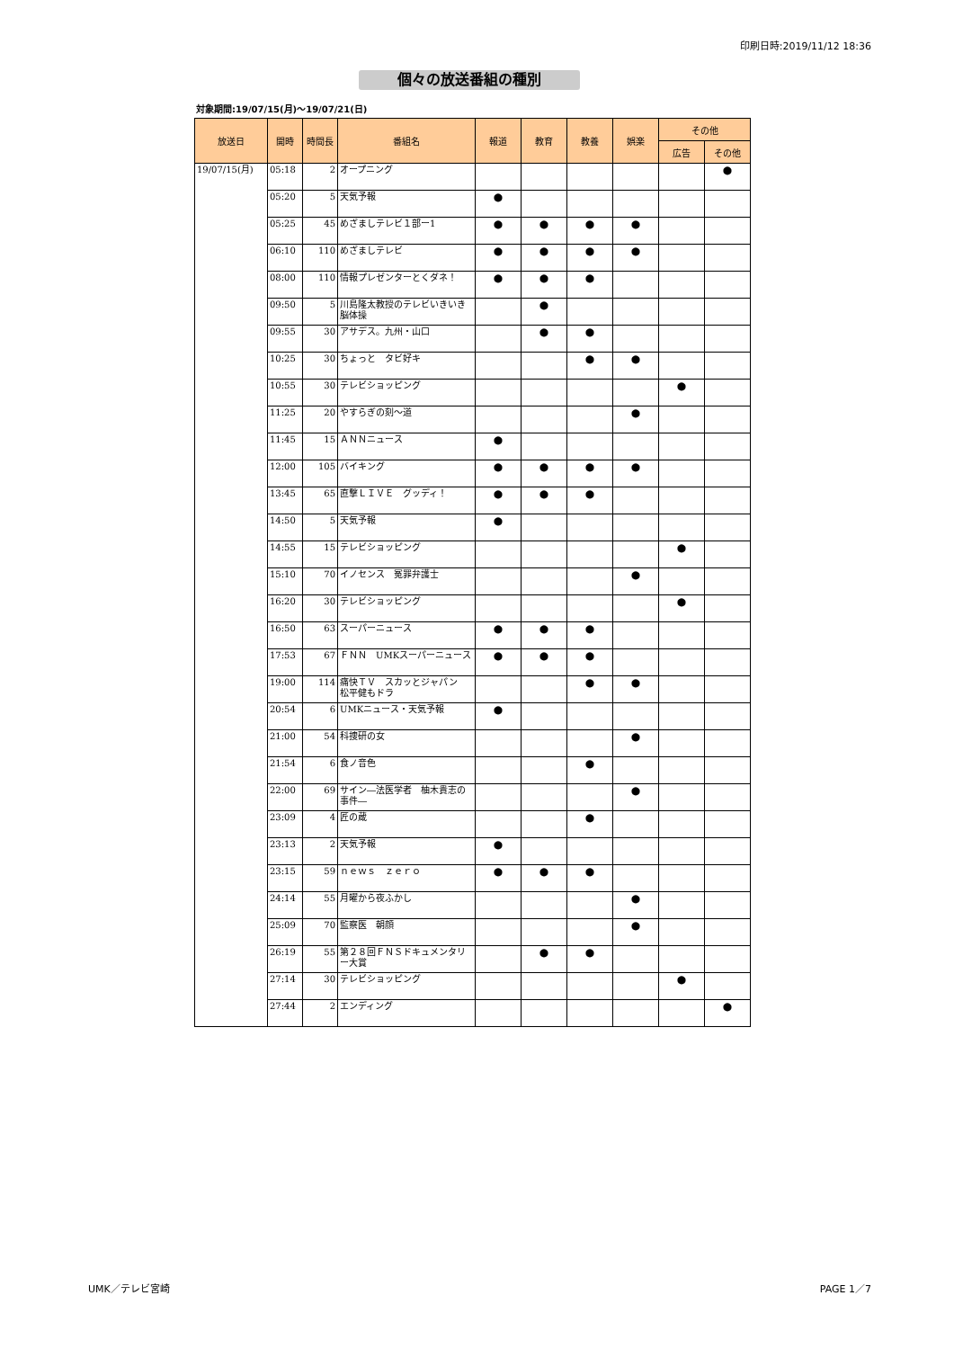印刷日時:2019/11/12 18:36
個々の放送番組の種別
対象期間:19/07/15(月)～19/07/21(日)
| 放送日 | 開時 | 時間長 | 番組名 | 報道 | 教育 | 教養 | 娯楽 | その他 | |
| --- | --- | --- | --- | --- | --- | --- | --- | --- | --- |
| | | | | | | | | 広告 | その他 |
| 19/07/15(月) | 05:18 | 2 | オープニング | | | | | | ● |
| | 05:20 | 5 | 天気予報 | ● | | | | | |
| | 05:25 | 45 | めざましテレビ１部ー1 | ● | ● | ● | ● | | |
| | 06:10 | 110 | めざましテレビ | ● | ● | ● | ● | | |
| | 08:00 | 110 | 情報プレゼンターとくダネ！ | ● | ● | ● | | | |
| | 09:50 | 5 | 川島隆太教授のテレビいきいき脳体操 | | ● | | | | |
| | 09:55 | 30 | アサデス。九州・山口 | | ● | ● | | | |
| | 10:25 | 30 | ちょっと タビ好キ | | | ● | ● | | |
| | 10:55 | 30 | テレビショッピング | | | | | ● | |
| | 11:25 | 20 | やすらぎの刻～道 | | | | ● | | |
| | 11:45 | 15 | ＡＮＮニュース | ● | | | | | |
| | 12:00 | 105 | バイキング | ● | ● | ● | ● | | |
| | 13:45 | 65 | 直撃ＬＩＶＥ グッディ！ | ● | ● | ● | | | |
| | 14:50 | 5 | 天気予報 | ● | | | | | |
| | 14:55 | 15 | テレビショッピング | | | | | ● | |
| | 15:10 | 70 | イノセンス 冤罪弁護士 | | | | ● | | |
| | 16:20 | 30 | テレビショッピング | | | | | ● | |
| | 16:50 | 63 | スーパーニュース | ● | ● | ● | | | |
| | 17:53 | 67 | ＦＮＮ UMKスーパーニュース | ● | ● | ● | | | |
| | 19:00 | 114 | 痛快ＴＶ スカッとジャパン 松平健もドラ | | | ● | ● | | |
| | 20:54 | 6 | UMKニュース・天気予報 | ● | | | | | |
| | 21:00 | 54 | 科捜研の女 | | | | ● | | |
| | 21:54 | 6 | 食ノ音色 | | | ● | | | |
| | 22:00 | 69 | サイン―法医学者 柚木貴志の事件― | | | | ● | | |
| | 23:09 | 4 | 匠の蔵 | | | ● | | | |
| | 23:13 | 2 | 天気予報 | ● | | | | | |
| | 23:15 | 59 | ｎｅｗｓ ｚｅｒｏ | ● | ● | ● | | | |
| | 24:14 | 55 | 月曜から夜ふかし | | | | ● | | |
| | 25:09 | 70 | 監察医 朝顔 | | | | ● | | |
| | 26:19 | 55 | 第２８回ＦＮＳドキュメンタリー大賞 | | ● | ● | | | |
| | 27:14 | 30 | テレビショッピング | | | | | ● | |
| | 27:44 | 2 | エンディング | | | | | | ● |
UMK／テレビ宮崎 PAGE 1／7